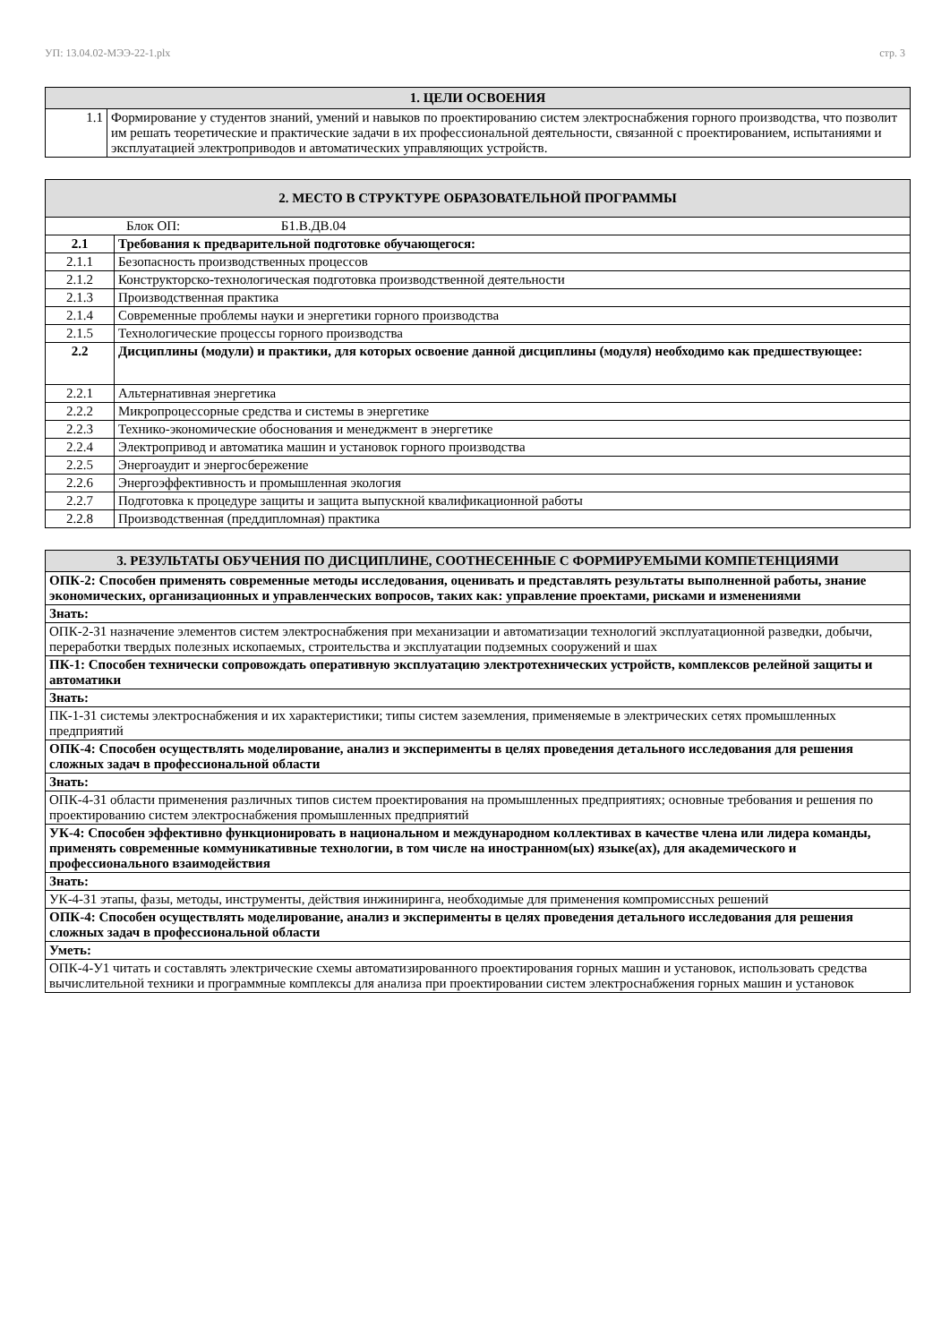УП: 13.04.02-МЭЭ-22-1.plx стр. 3
| 1. ЦЕЛИ ОСВОЕНИЯ | |
| --- | --- |
| 1.1 | Формирование у студентов знаний, умений и навыков по проектированию систем электроснабжения горного производства, что позволит им решать теоретические и практические задачи в их профессиональной деятельности, связанной с проектированием, испытаниями и эксплуатацией электроприводов и автоматических управляющих устройств. |
| 2. МЕСТО В СТРУКТУРЕ ОБРАЗОВАТЕЛЬНОЙ ПРОГРАММЫ | |
| --- | --- |
| Блок ОП: Б1.В.ДВ.04 | |
| 2.1 | Требования к предварительной подготовке обучающегося: |
| 2.1.1 | Безопасность производственных процессов |
| 2.1.2 | Конструкторско-технологическая подготовка производственной деятельности |
| 2.1.3 | Производственная практика |
| 2.1.4 | Современные проблемы науки и энергетики горного производства |
| 2.1.5 | Технологические процессы горного производства |
| 2.2 | Дисциплины (модули) и практики, для которых освоение данной дисциплины (модуля) необходимо как предшествующее: |
| 2.2.1 | Альтернативная энергетика |
| 2.2.2 | Микропроцессорные средства и системы в энергетике |
| 2.2.3 | Технико-экономические обоснования и менеджмент в энергетике |
| 2.2.4 | Электропривод и автоматика машин и установок горного производства |
| 2.2.5 | Энергоаудит и энергосбережение |
| 2.2.6 | Энергоэффективность и промышленная экология |
| 2.2.7 | Подготовка к процедуре защиты и защита выпускной квалификационной работы |
| 2.2.8 | Производственная (преддипломная) практика |
| 3. РЕЗУЛЬТАТЫ ОБУЧЕНИЯ ПО ДИСЦИПЛИНЕ, СООТНЕСЕННЫЕ С ФОРМИРУЕМЫМИ КОМПЕТЕНЦИЯМИ |
| --- |
| ОПК-2: Способен применять современные методы исследования, оценивать и представлять результаты выполненной работы, знание экономических, организационных и управленческих вопросов, таких как: управление проектами, рисками и изменениями |
| Знать: |
| ОПК-2-З1 назначение элементов систем электроснабжения при механизации и автоматизации технологий эксплуатационной разведки, добычи, переработки твердых полезных ископаемых, строительства и эксплуатации подземных сооружений и шах |
| ПК-1: Способен технически сопровождать оперативную эксплуатацию электротехнических устройств, комплексов релейной защиты и автоматики |
| Знать: |
| ПК-1-З1 системы электроснабжения и их характеристики; типы систем заземления, применяемые в электрических сетях промышленных предприятий |
| ОПК-4: Способен осуществлять моделирование, анализ и эксперименты в целях проведения детального исследования для решения сложных задач в профессиональной области |
| Знать: |
| ОПК-4-З1 области применения различных типов систем проектирования на промышленных предприятиях; основные требования и решения по проектированию систем электроснабжения промышленных предприятий |
| УК-4: Способен эффективно функционировать в национальном и международном коллективах в качестве члена или лидера команды, применять современные коммуникативные технологии, в том числе на иностранном(ых) языке(ах), для академического и профессионального взаимодействия |
| Знать: |
| УК-4-З1 этапы, фазы, методы, инструменты, действия инжиниринга, необходимые для применения компромиссных решений |
| ОПК-4: Способен осуществлять моделирование, анализ и эксперименты в целях проведения детального исследования для решения сложных задач в профессиональной области |
| Уметь: |
| ОПК-4-У1 читать и составлять электрические схемы автоматизированного проектирования горных машин и установок, использовать средства вычислительной техники и программные комплексы для анализа при проектировании систем электроснабжения горных машин и установок |